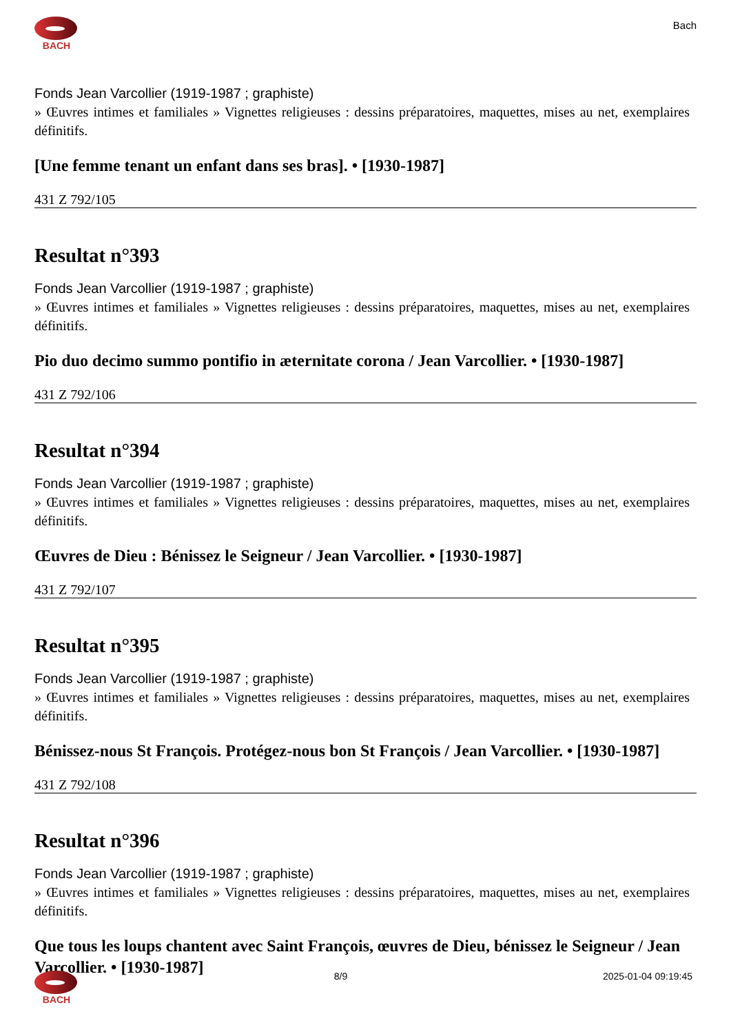BACH
Bach
Fonds Jean Varcollier (1919-1987 ; graphiste)
» Œuvres intimes et familiales » Vignettes religieuses : dessins préparatoires, maquettes, mises au net, exemplaires définitifs.
[Une femme tenant un enfant dans ses bras]. • [1930-1987]
431 Z 792/105
Resultat n°393
Fonds Jean Varcollier (1919-1987 ; graphiste)
» Œuvres intimes et familiales » Vignettes religieuses : dessins préparatoires, maquettes, mises au net, exemplaires définitifs.
Pio duo decimo summo pontifio in æternitate corona / Jean Varcollier. • [1930-1987]
431 Z 792/106
Resultat n°394
Fonds Jean Varcollier (1919-1987 ; graphiste)
» Œuvres intimes et familiales » Vignettes religieuses : dessins préparatoires, maquettes, mises au net, exemplaires définitifs.
Œuvres de Dieu : Bénissez le Seigneur / Jean Varcollier. • [1930-1987]
431 Z 792/107
Resultat n°395
Fonds Jean Varcollier (1919-1987 ; graphiste)
» Œuvres intimes et familiales » Vignettes religieuses : dessins préparatoires, maquettes, mises au net, exemplaires définitifs.
Bénissez-nous St François. Protégez-nous bon St François / Jean Varcollier. • [1930-1987]
431 Z 792/108
Resultat n°396
Fonds Jean Varcollier (1919-1987 ; graphiste)
» Œuvres intimes et familiales » Vignettes religieuses : dessins préparatoires, maquettes, mises au net, exemplaires définitifs.
Que tous les loups chantent avec Saint François, œuvres de Dieu, bénissez le Seigneur / Jean Varcollier. • [1930-1987]
BACH 8/9 2025-01-04 09:19:45